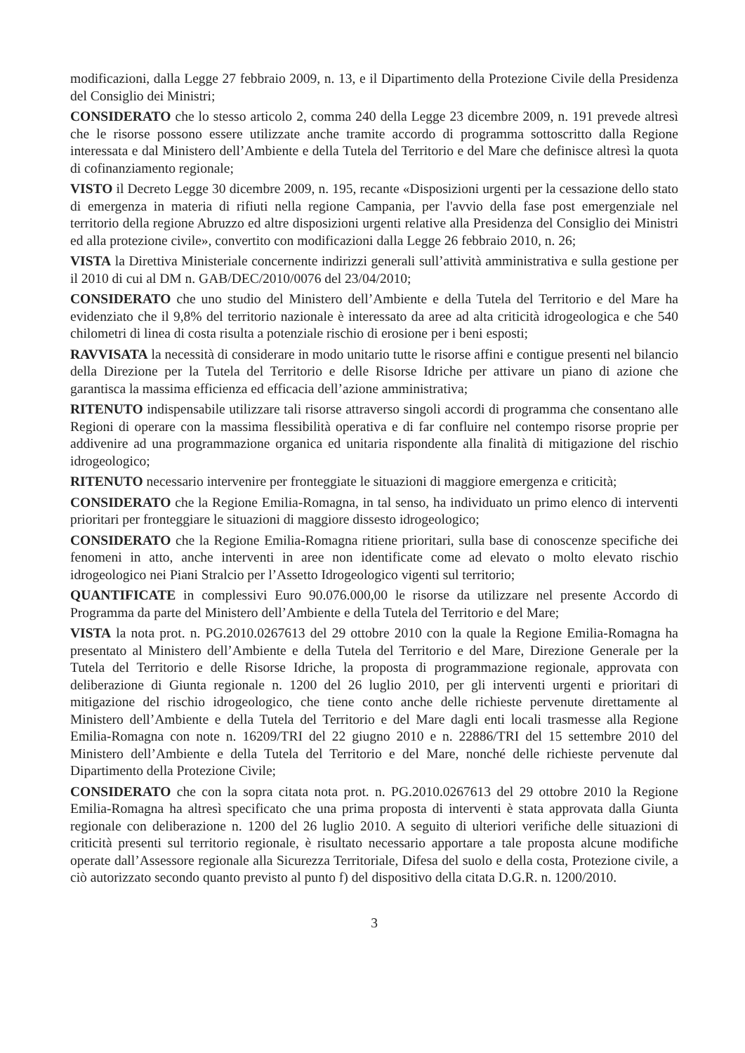modificazioni, dalla Legge 27 febbraio 2009, n. 13, e il Dipartimento della Protezione Civile della Presidenza del Consiglio dei Ministri;
CONSIDERATO che lo stesso articolo 2, comma 240 della Legge 23 dicembre 2009, n. 191 prevede altresì che le risorse possono essere utilizzate anche tramite accordo di programma sottoscritto dalla Regione interessata e dal Ministero dell’Ambiente e della Tutela del Territorio e del Mare che definisce altresì la quota di cofinanziamento regionale;
VISTO il Decreto Legge 30 dicembre 2009, n. 195, recante «Disposizioni urgenti per la cessazione dello stato di emergenza in materia di rifiuti nella regione Campania, per l'avvio della fase post emergenziale nel territorio della regione Abruzzo ed altre disposizioni urgenti relative alla Presidenza del Consiglio dei Ministri ed alla protezione civile», convertito con modificazioni dalla Legge 26 febbraio 2010, n. 26;
VISTA la Direttiva Ministeriale concernente indirizzi generali sull’attività amministrativa e sulla gestione per il 2010 di cui al DM n. GAB/DEC/2010/0076 del 23/04/2010;
CONSIDERATO che uno studio del Ministero dell’Ambiente e della Tutela del Territorio e del Mare ha evidenziato che il 9,8% del territorio nazionale è interessato da aree ad alta criticità idrogeologica e che 540 chilometri di linea di costa risulta a potenziale rischio di erosione per i beni esposti;
RAVVISATA la necessità di considerare in modo unitario tutte le risorse affini e contigue presenti nel bilancio della Direzione per la Tutela del Territorio e delle Risorse Idriche per attivare un piano di azione che garantisca la massima efficienza ed efficacia dell’azione amministrativa;
RITENUTO indispensabile utilizzare tali risorse attraverso singoli accordi di programma che consentano alle Regioni di operare con la massima flessibilità operativa e di far confluire nel contempo risorse proprie per addivenire ad una programmazione organica ed unitaria rispondente alla finalità di mitigazione del rischio idrogeologico;
RITENUTO necessario intervenire per fronteggiate le situazioni di maggiore emergenza e criticità;
CONSIDERATO che la Regione Emilia-Romagna, in tal senso, ha individuato un primo elenco di interventi prioritari per fronteggiare le situazioni di maggiore dissesto idrogeologico;
CONSIDERATO che la Regione Emilia-Romagna ritiene prioritari, sulla base di conoscenze specifiche dei fenomeni in atto, anche interventi in aree non identificate come ad elevato o molto elevato rischio idrogeologico nei Piani Stralcio per l’Assetto Idrogeologico vigenti sul territorio;
QUANTIFICATE in complessivi Euro 90.076.000,00 le risorse da utilizzare nel presente Accordo di Programma da parte del Ministero dell’Ambiente e della Tutela del Territorio e del Mare;
VISTA la nota prot. n. PG.2010.0267613 del 29 ottobre 2010 con la quale la Regione Emilia-Romagna ha presentato al Ministero dell’Ambiente e della Tutela del Territorio e del Mare, Direzione Generale per la Tutela del Territorio e delle Risorse Idriche, la proposta di programmazione regionale, approvata con deliberazione di Giunta regionale n. 1200 del 26 luglio 2010, per gli interventi urgenti e prioritari di mitigazione del rischio idrogeologico, che tiene conto anche delle richieste pervenute direttamente al Ministero dell’Ambiente e della Tutela del Territorio e del Mare dagli enti locali trasmesse alla Regione Emilia-Romagna con note n. 16209/TRI del 22 giugno 2010 e n. 22886/TRI del 15 settembre 2010 del Ministero dell’Ambiente e della Tutela del Territorio e del Mare, nonché delle richieste pervenute dal Dipartimento della Protezione Civile;
CONSIDERATO che con la sopra citata nota prot. n. PG.2010.0267613 del 29 ottobre 2010 la Regione Emilia-Romagna ha altresì specificato che una prima proposta di interventi è stata approvata dalla Giunta regionale con deliberazione n. 1200 del 26 luglio 2010. A seguito di ulteriori verifiche delle situazioni di criticità presenti sul territorio regionale, è risultato necessario apportare a tale proposta alcune modifiche operate dall’Assessore regionale alla Sicurezza Territoriale, Difesa del suolo e della costa, Protezione civile, a ciò autorizzato secondo quanto previsto al punto f) del dispositivo della citata D.G.R. n. 1200/2010.
3